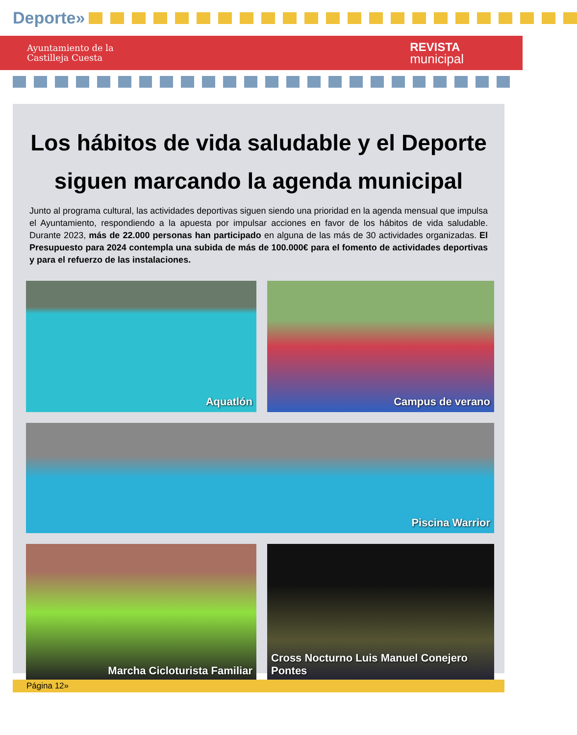Deporte»
Ayuntamiento de la
Castilleja Cuesta
REVISTA
municipal
Los hábitos de vida saludable y el Deporte siguen marcando la agenda municipal
Junto al programa cultural, las actividades deportivas siguen siendo una prioridad en la agenda mensual que impulsa el Ayuntamiento, respondiendo a la apuesta por impulsar acciones en favor de los hábitos de vida saludable. Durante 2023, más de 22.000 personas han participado en alguna de las más de 30 actividades organizadas. El Presupuesto para 2024 contempla una subida de más de 100.000€ para el fomento de actividades deportivas y para el refuerzo de las instalaciones.
Aquatlón
Campus de verano
Piscina Warrior
Marcha Cicloturista Familiar
Cross Nocturno Luis Manuel Conejero Pontes
Página 12»